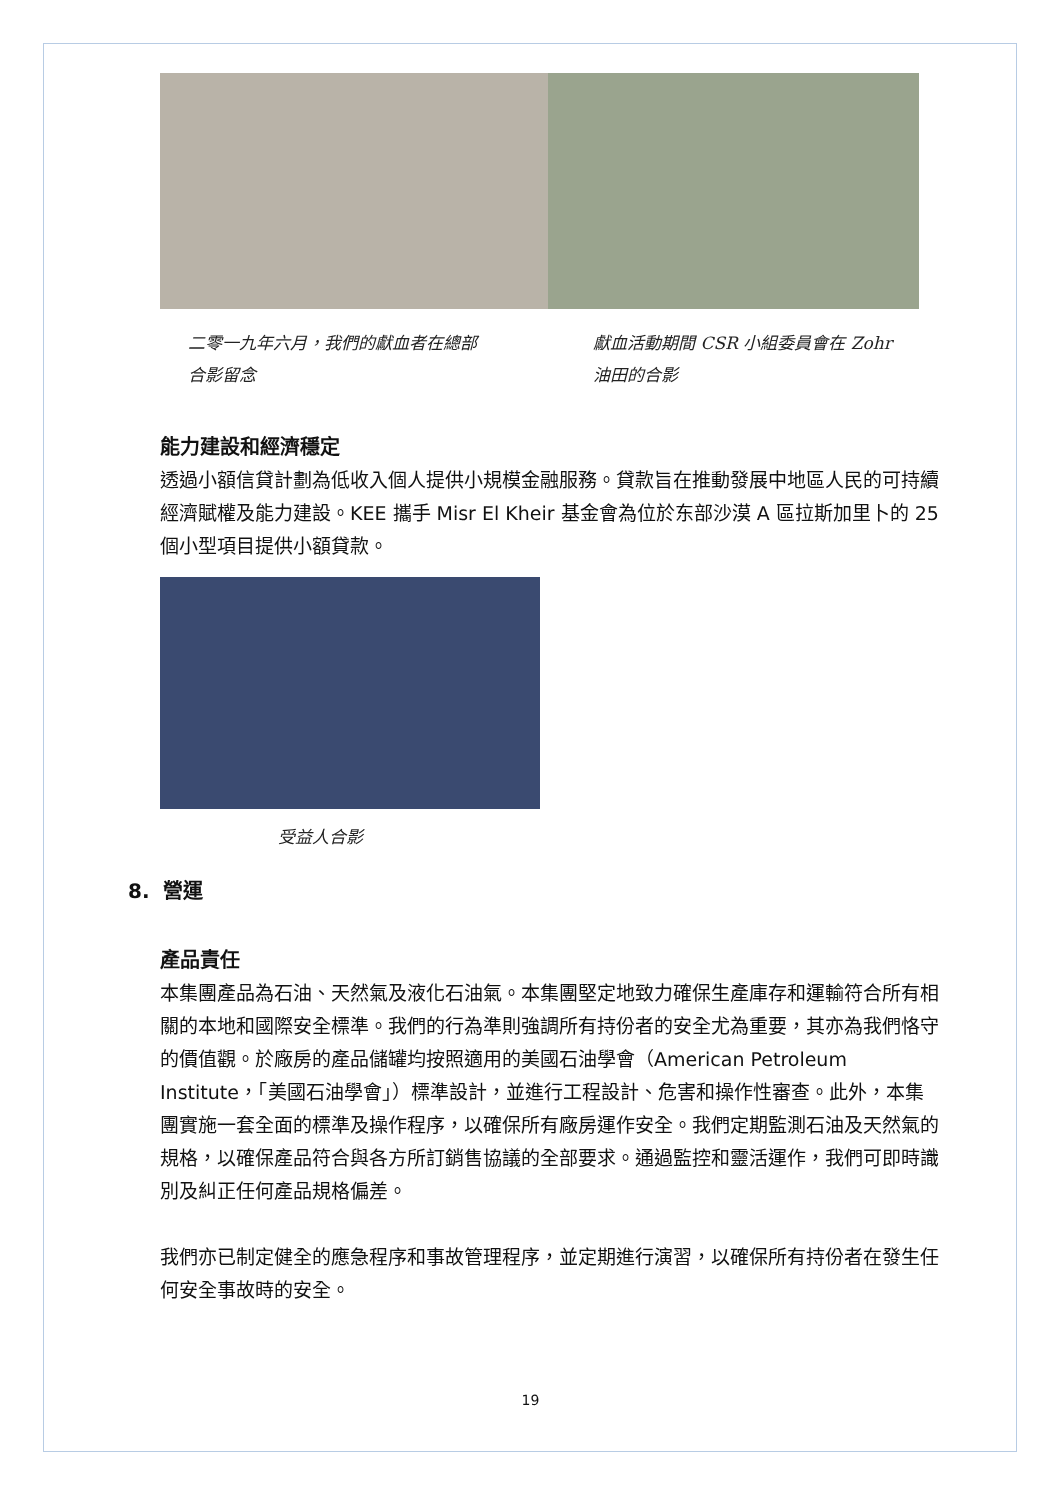二零一九年六月，我們的獻血者在總部合影留念
獻血活動期間 CSR 小組委員會在 Zohr 油田的合影
能力建設和經濟穩定
透過小額信貸計劃為低收入個人提供小規模金融服務。貸款旨在推動發展中地區人民的可持續經濟賦權及能力建設。KEE 攜手 Misr El Kheir 基金會為位於东部沙漠 A 區拉斯加里卜的 25 個小型項目提供小額貸款。
受益人合影
8. 營運
產品責任
本集團產品為石油、天然氣及液化石油氣。本集團堅定地致力確保生產庫存和運輸符合所有相關的本地和國際安全標準。我們的行為準則強調所有持份者的安全尤為重要，其亦為我們恪守的價值觀。於廠房的產品儲罐均按照適用的美國石油學會（American Petroleum Institute，「美國石油學會」）標準設計，並進行工程設計、危害和操作性審查。此外，本集團實施一套全面的標準及操作程序，以確保所有廠房運作安全。我們定期監測石油及天然氣的規格，以確保產品符合與各方所訂銷售協議的全部要求。通過監控和靈活運作，我們可即時識別及糾正任何產品規格偏差。
我們亦已制定健全的應急程序和事故管理程序，並定期進行演習，以確保所有持份者在發生任何安全事故時的安全。
19